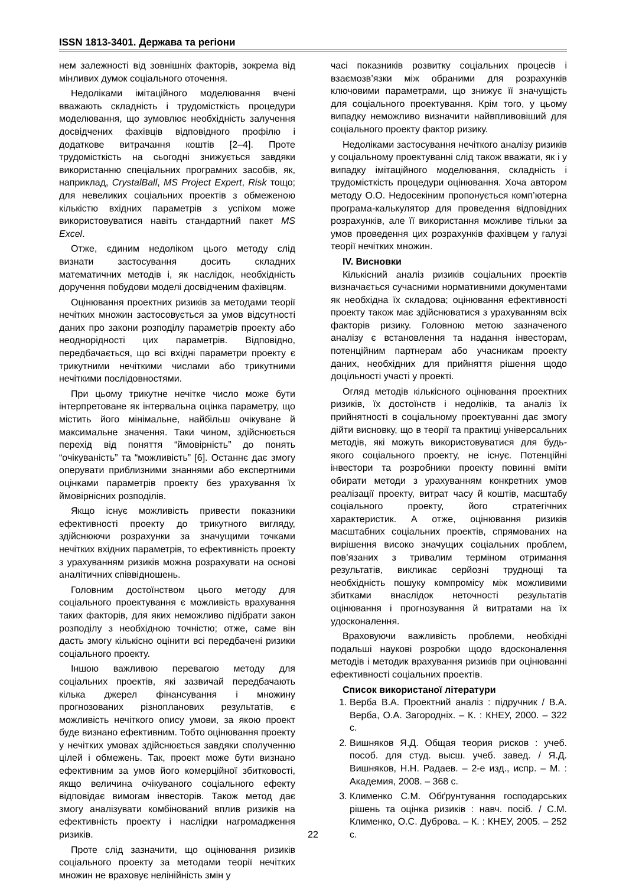ISSN 1813-3401. Держава та регіони
нем залежності від зовнішніх факторів, зокрема від мінливих думок соціального оточення.
Недоліками імітаційного моделювання вчені вважають складність і трудомісткість процедури моделювання, що зумовлює необхідність залучення досвідчених фахівців відповідного профілю і додаткове витрачання коштів [2–4]. Проте трудомісткість на сьогодні знижується завдяки використанню спеціальних програмних засобів, як, наприклад, CrystalBall, MS Project Expert, Risk тощо; для невеликих соціальних проектів з обмеженою кількістю вхідних параметрів з успіхом може використовуватися навіть стандартний пакет MS Excel.
Отже, єдиним недоліком цього методу слід визнати застосування досить складних математичних методів і, як наслідок, необхідність доручення побудови моделі досвідченим фахівцям.
Оцінювання проектних ризиків за методами теорії нечітких множин застосовується за умов відсутності даних про закони розподілу параметрів проекту або неоднорідності цих параметрів. Відповідно, передбачається, що всі вхідні параметри проекту є трикутними нечіткими числами або трикутними нечіткими послідовностями.
При цьому трикутне нечітке число може бути інтерпретоване як інтервальна оцінка параметру, що містить його мінімальне, найбільш очікуване й максимальне значення. Таки чином, здійснюється перехід від поняття “ймовірність” до понять “очікуваність” та “можливість” [6]. Останнє дає змогу оперувати приблизними знаннями або експертними оцінками параметрів проекту без урахування їх ймовірнісних розподілів.
Якщо існує можливість привести показники ефективності проекту до трикутного вигляду, здійснюючи розрахунки за значущими точками нечітких вхідних параметрів, то ефективність проекту з урахуванням ризиків можна розрахувати на основі аналітичних співвідношень.
Головним достоїнством цього методу для соціального проектування є можливість врахування таких факторів, для яких неможливо підібрати закон розподілу з необхідною точністю; отже, саме він дасть змогу кількісно оцінити всі передбачені ризики соціального проекту.
Іншою важливою перевагою методу для соціальних проектів, які зазвичай передбачають кілька джерел фінансування і множину прогнозованих різнопланових результатів, є можливість нечіткого опису умови, за якою проект буде визнано ефективним. Тобто оцінювання проекту у нечітких умовах здійснюється завдяки сполученню цілей і обмежень. Так, проект може бути визнано ефективним за умов його комерційної збитковості, якщо величина очікуваного соціального ефекту відповідає вимогам інвесторів. Також метод дає змогу аналізувати комбінований вплив ризиків на ефективність проекту і наслідки нагромадження ризиків.
Проте слід зазначити, що оцінювання ризиків соціального проекту за методами теорії нечітких множин не враховує нелінійність змін у
часі показників розвитку соціальних процесів і взаємозв’язки між обраними для розрахунків ключовими параметрами, що знижує її значущість для соціального проектування. Крім того, у цьому випадку неможливо визначити найвпливовіший для соціального проекту фактор ризику.
Недоліками застосування нечіткого аналізу ризиків у соціальному проектуванні слід також вважати, як і у випадку імітаційного моделювання, складність і трудомісткість процедури оцінювання. Хоча автором методу О.О. Недосекіним пропонується комп’ютерна програма-калькулятор для проведення відповідних розрахунків, але її використання можливе тільки за умов проведення цих розрахунків фахівцем у галузі теорії нечітких множин.
IV. Висновки
Кількісний аналіз ризиків соціальних проектів визначається сучасними нормативними документами як необхідна їх складова; оцінювання ефективності проекту також має здійснюватися з урахуванням всіх факторів ризику. Головною метою зазначеного аналізу є встановлення та надання інвесторам, потенційним партнерам або учасникам проекту даних, необхідних для прийняття рішення щодо доцільності участі у проекті.
Огляд методів кількісного оцінювання проектних ризиків, їх достоїнств і недоліків, та аналіз їх прийнятності в соціальному проектуванні дає змогу дійти висновку, що в теорії та практиці універсальних методів, які можуть використовуватися для будь-якого соціального проекту, не існує. Потенційні інвестори та розробники проекту повинні вміти обирати методи з урахуванням конкретних умов реалізації проекту, витрат часу й коштів, масштабу соціального проекту, його стратегічних характеристик. А отже, оцінювання ризиків масштабних соціальних проектів, спрямованих на вирішення високо значущих соціальних проблем, пов’язаних з тривалим терміном отримання результатів, викликає серйозні труднощі та необхідність пошуку компромісу між можливими збитками внаслідок неточності результатів оцінювання і прогнозування й витратами на їх удосконалення.
Враховуючи важливість проблеми, необхідні подальші наукові розробки щодо вдосконалення методів і методик врахування ризиків при оцінюванні ефективності соціальних проектів.
Список використаної літератури
1. Верба В.А. Проектний аналіз : підручник / В.А. Верба, О.А. Загородніх. – К. : КНЕУ, 2000. – 322 с.
2. Вишняков Я.Д. Общая теория рисков : учеб. пособ. для студ. высш. учеб. завед. / Я.Д. Вишняков, Н.Н. Радаев. – 2-е изд., испр. – М. : Академия, 2008. – 368 с.
3. Клименко С.М. Обґрунтування господарських рішень та оцінка ризиків : навч. посіб. / С.М. Клименко, О.С. Дуброва. – К. : КНЕУ, 2005. – 252 с.
22